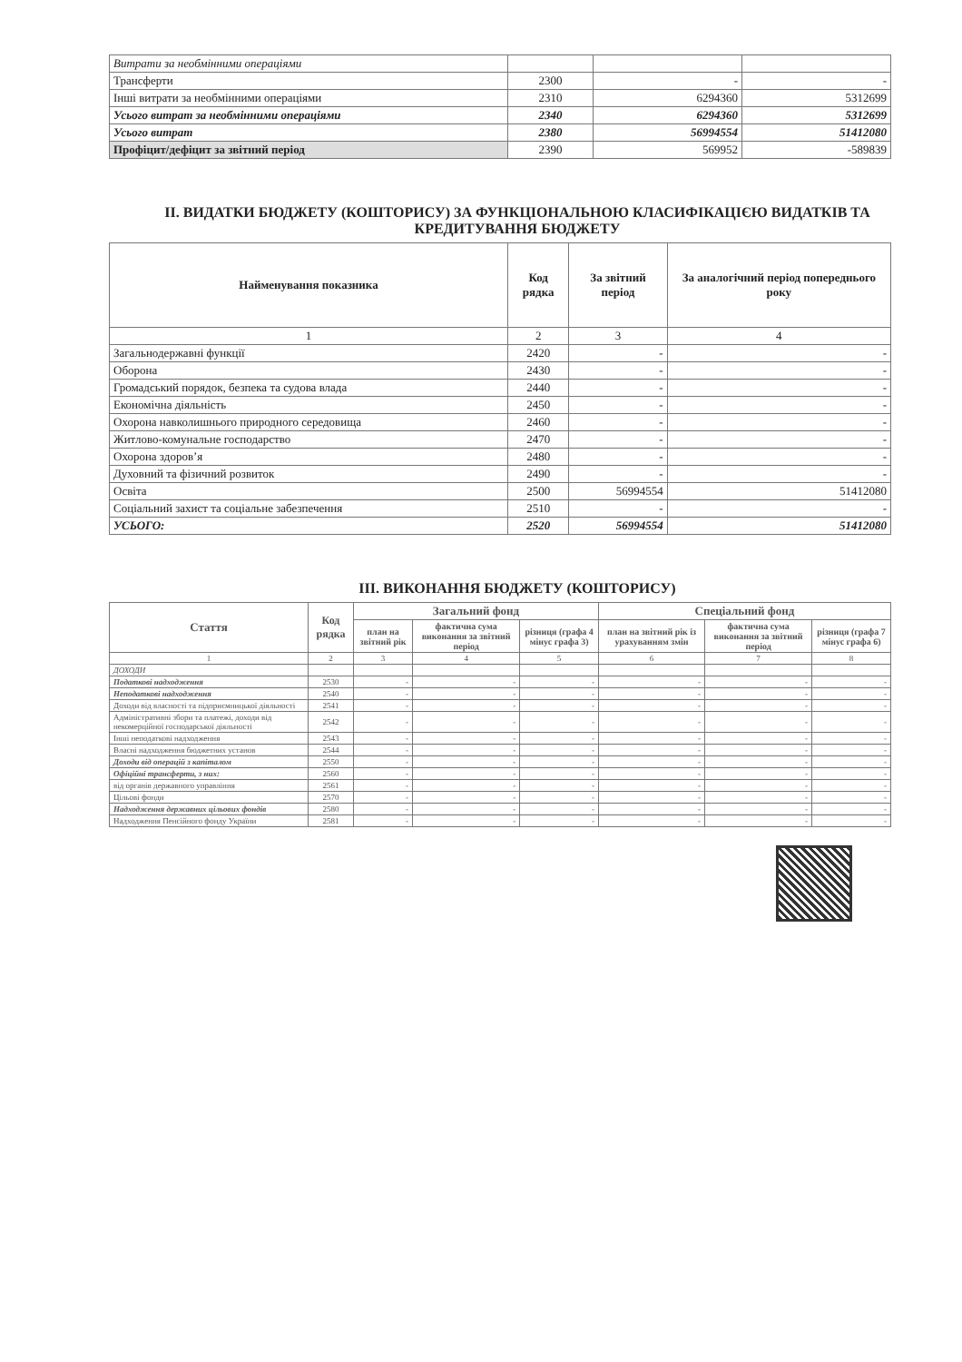| Витрати за необмінними операціями | | | |
| Трансферти | 2300 | - | - |
| Інші витрати за необмінними операціями | 2310 | 6294360 | 5312699 |
| Усього витрат за необмінними операціями | 2340 | 6294360 | 5312699 |
| Усього витрат | 2380 | 56994554 | 51412080 |
| Профіцит/дефіцит за звітний період | 2390 | 569952 | -589839 |
II. ВИДАТКИ БЮДЖЕТУ (КОШТОРИСУ) ЗА ФУНКЦІОНАЛЬНОЮ КЛАСИФІКАЦІЄЮ ВИДАТКІВ ТА КРЕДИТУВАННЯ БЮДЖЕТУ
| Найменування показника | Код рядка | За звітний період | За аналогічний період попереднього року |
| --- | --- | --- | --- |
| 1 | 2 | 3 | 4 |
| Загальнодержавні функції | 2420 | - | - |
| Оборона | 2430 | - | - |
| Громадський порядок, безпека та судова влада | 2440 | - | - |
| Економічна діяльність | 2450 | - | - |
| Охорона навколишнього природного середовища | 2460 | - | - |
| Житлово-комунальне господарство | 2470 | - | - |
| Охорона здоров’я | 2480 | - | - |
| Духовний та фізичний розвиток | 2490 | - | - |
| Освіта | 2500 | 56994554 | 51412080 |
| Соціальний захист та соціальне забезпечення | 2510 | - | - |
| УСЬОГО: | 2520 | 56994554 | 51412080 |
III. ВИКОНАННЯ БЮДЖЕТУ (КОШТОРИСУ)
| Стаття | Код рядка | Загальний фонд | | | Спеціальний фонд | | |
| --- | --- | --- | --- | --- | --- | --- | --- |
| | | план на звітний рік | фактична сума виконання за звітний період | різниця (графа 4 мінус графа 3) | план на звітний рік із урахуванням змін | фактична сума виконання за звітний період | різниця (графа 7 мінус графа 6) |
| 1 | 2 | 3 | 4 | 5 | 6 | 7 | 8 |
| ДОХОДИ | | | | | | | |
| Податкові надходження | 2530 | - | - | - | - | - | - |
| Неподаткові надходження | 2540 | - | - | - | - | - | - |
| Доходи від власності та підприємницької діяльності | 2541 | - | - | - | - | - | - |
| Адміністративні збори та платежі, доходи від некомерційної господарської діяльності | 2542 | - | - | - | - | - | - |
| Інші неподаткові надходження | 2543 | - | - | - | - | - | - |
| Власні надходження бюджетних установ | 2544 | - | - | - | - | - | - |
| Доходи від операцій з капіталом | 2550 | - | - | - | - | - | - |
| Офіційні трансферти, з них: | 2560 | - | - | - | - | - | - |
| від органів державного управління | 2561 | - | - | - | - | - | - |
| Цільові фонди | 2570 | - | - | - | - | - | - |
| Надходження державних цільових фондів | 2580 | - | - | - | - | - | - |
| Надходження Пенсійного фонду України | 2581 | - | - | - | - | - | - |